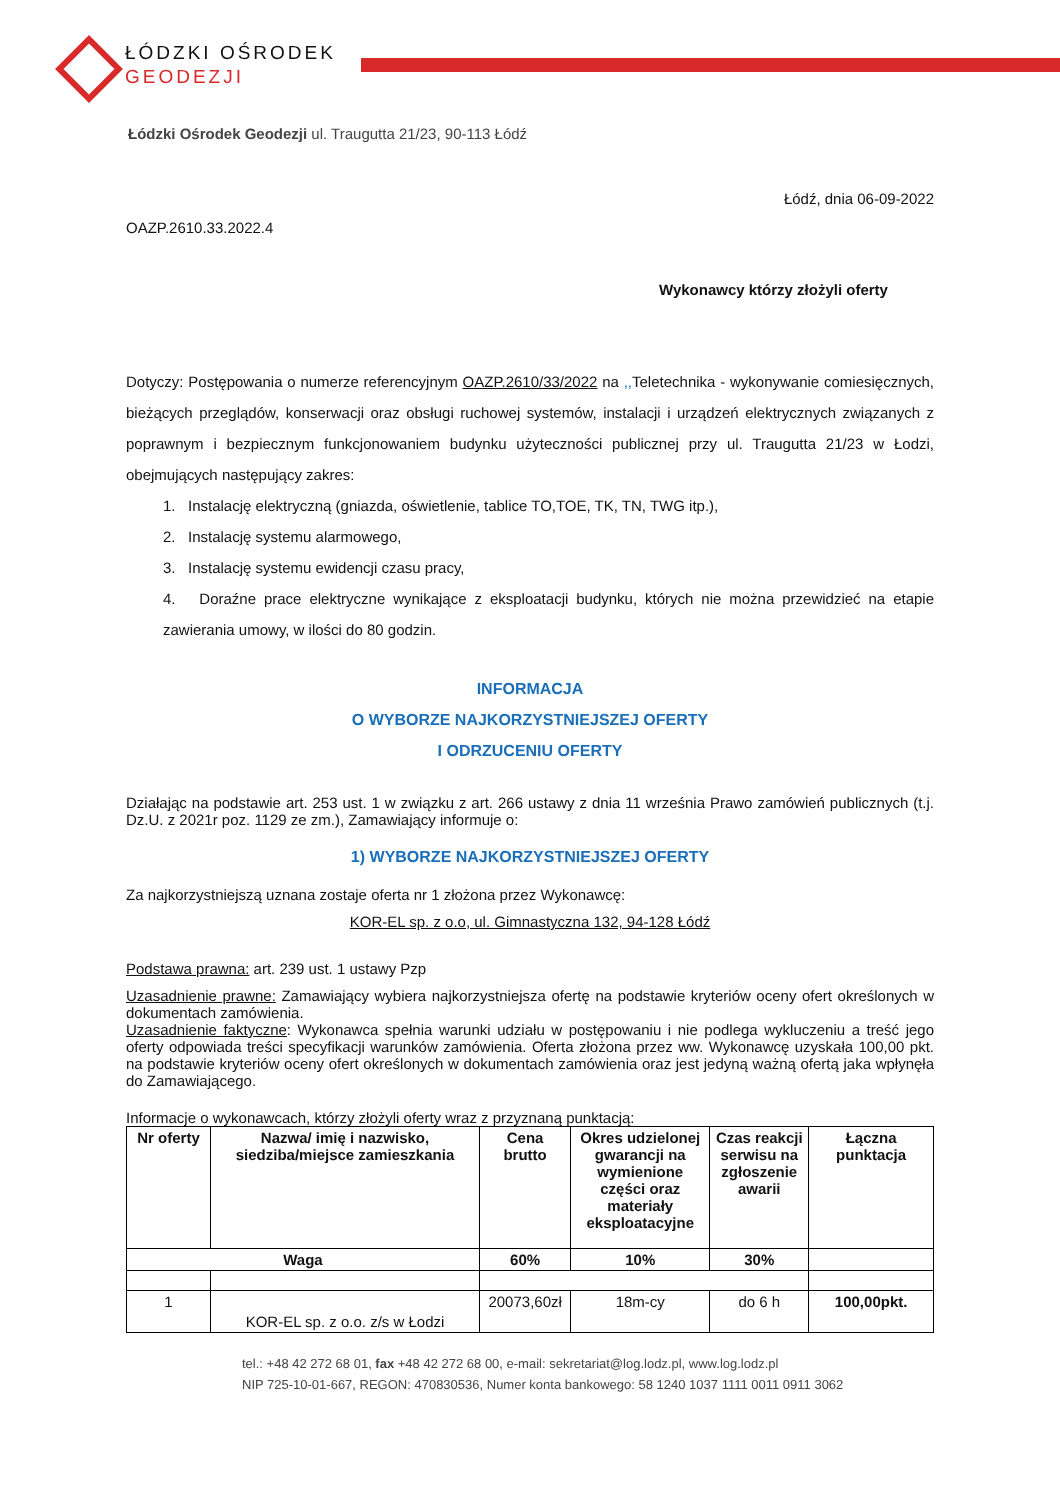ŁÓDZKI OŚRODEK
GEODEZJI
Łódzki Ośrodek Geodezji ul. Traugutta 21/23, 90-113 Łódź
Łódź, dnia 06-09-2022
OAZP.2610.33.2022.4
Wykonawcy którzy złożyli oferty
Dotyczy: Postępowania o numerze referencyjnym OAZP.2610/33/2022 na ,, Teletechnika - wykonywanie comiesięcznych, bieżących przeglądów, konserwacji oraz obsługi ruchowej systemów, instalacji i urządzeń elektrycznych związanych z poprawnym i bezpiecznym funkcjonowaniem budynku użyteczności publicznej przy ul. Traugutta 21/23 w Łodzi, obejmujących następujący zakres:
1. Instalację elektryczną (gniazda, oświetlenie, tablice TO,TOE, TK, TN, TWG itp.),
2. Instalację systemu alarmowego,
3. Instalację systemu ewidencji czasu pracy,
4. Doraźne prace elektryczne wynikające z eksploatacji budynku, których nie można przewidzieć na etapie zawierania umowy, w ilości do 80 godzin.
INFORMACJA
O WYBORZE NAJKORZYSTNIEJSZEJ OFERTY
I ODRZUCENIU OFERTY
Działając na podstawie art. 253 ust. 1 w związku z art. 266 ustawy z dnia 11 września Prawo zamówień publicznych (t.j. Dz.U. z 2021r poz. 1129 ze zm.), Zamawiający informuje o:
1) WYBORZE NAJKORZYSTNIEJSZEJ OFERTY
Za najkorzystniejszą uznana zostaje oferta nr 1 złożona przez Wykonawcę:
KOR-EL sp. z o.o, ul. Gimnastyczna 132, 94-128 Łódź
Podstawa prawna: art. 239 ust. 1 ustawy Pzp
Uzasadnienie prawne: Zamawiający wybiera najkorzystniejsza ofertę na podstawie kryteriów oceny ofert określonych w dokumentach zamówienia.
Uzasadnienie faktyczne: Wykonawca spełnia warunki udziału w postępowaniu i nie podlega wykluczeniu a treść jego oferty odpowiada treści specyfikacji warunków zamówienia. Oferta złożona przez ww. Wykonawcę uzyskała 100,00 pkt. na podstawie kryteriów oceny ofert określonych w dokumentach zamówienia oraz jest jedyną ważną ofertą jaka wpłynęła do Zamawiającego.
Informacje o wykonawcach, którzy złożyli oferty wraz z przyznaną punktacją:
| Nr oferty | Nazwa/ imię i nazwisko, siedziba/miejsce zamieszkania | Cena brutto | Okres udzielonej gwarancji na wymienione części oraz materiały eksploatacyjne | Czas reakcji serwisu na zgłoszenie awarii | Łączna punktacja |
| --- | --- | --- | --- | --- | --- |
| Waga | | 60% | 10% | 30% | |
| 1 | KOR-EL sp. z o.o. z/s w Łodzi | 20073,60zł | 18m-cy | do 6 h | 100,00pkt. |
tel.: +48 42 272 68 01, fax +48 42 272 68 00, e-mail: sekretariat@log.lodz.pl, www.log.lodz.pl
NIP 725-10-01-667, REGON: 470830536, Numer konta bankowego: 58 1240 1037 1111 0011 0911 3062